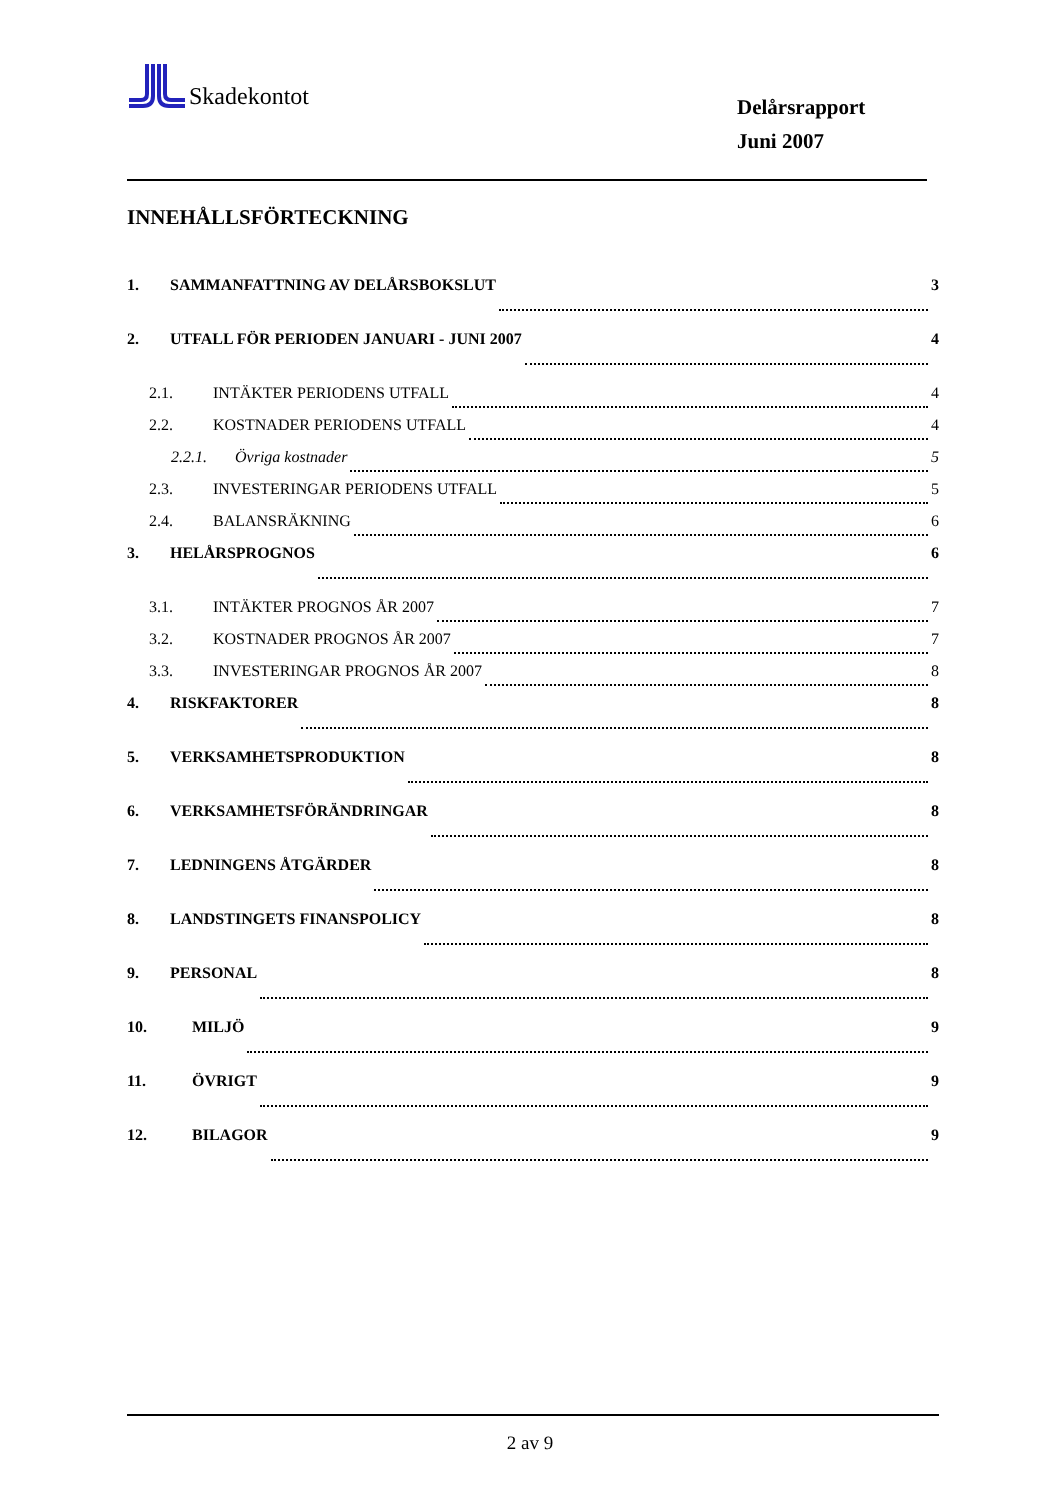Skadekontot
Delårsrapport
Juni 2007
INNEHÅLLSFÖRTECKNING
1. SAMMANFATTNING AV DELÅRSBOKSLUT 3
2. UTFALL FÖR PERIODEN JANUARI - JUNI 2007 4
2.1. INTÄKTER PERIODENS UTFALL 4
2.2. KOSTNADER PERIODENS UTFALL 4
2.2.1. Övriga kostnader 5
2.3. INVESTERINGAR PERIODENS UTFALL 5
2.4. BALANSRÄKNING 6
3. HELÅRSPROGNOS 6
3.1. INTÄKTER PROGNOS ÅR 2007 7
3.2. KOSTNADER PROGNOS ÅR 2007 7
3.3. INVESTERINGAR PROGNOS ÅR 2007 8
4. RISKFAKTORER 8
5. VERKSAMHETSPRODUKTION 8
6. VERKSAMHETSFÖRÄNDRINGAR 8
7. LEDNINGENS ÅTGÄRDER 8
8. LANDSTINGETS FINANSPOLICY 8
9. PERSONAL 8
10. MILJÖ 9
11. ÖVRIGT 9
12. BILAGOR 9
2 av 9